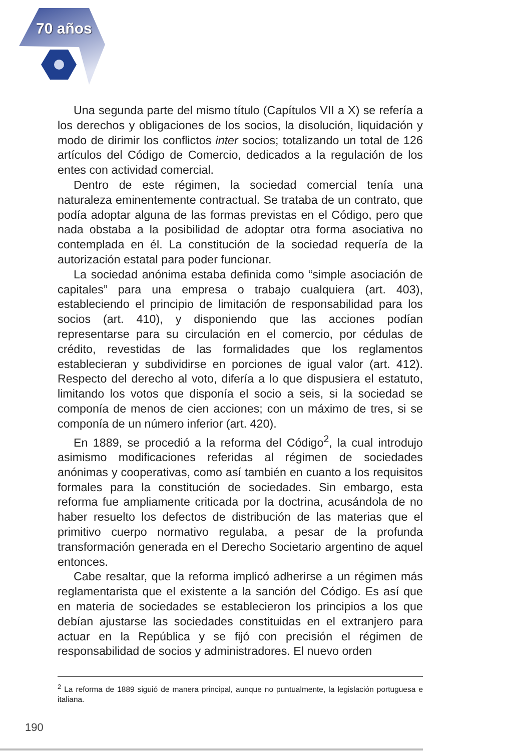70 años
Una segunda parte del mismo título (Capítulos VII a X) se refería a los derechos y obligaciones de los socios, la disolución, liquidación y modo de dirimir los conflictos inter socios; totalizando un total de 126 artículos del Código de Comercio, dedicados a la regulación de los entes con actividad comercial.
Dentro de este régimen, la sociedad comercial tenía una naturaleza eminentemente contractual. Se trataba de un contrato, que podía adoptar alguna de las formas previstas en el Código, pero que nada obstaba a la posibilidad de adoptar otra forma asociativa no contemplada en él. La constitución de la sociedad requería de la autorización estatal para poder funcionar.
La sociedad anónima estaba definida como “simple asociación de capitales” para una empresa o trabajo cualquiera (art. 403), estableciendo el principio de limitación de responsabilidad para los socios (art. 410), y disponiendo que las acciones podían representarse para su circulación en el comercio, por cédulas de crédito, revestidas de las formalidades que los reglamentos establecieran y subdividirse en porciones de igual valor (art. 412). Respecto del derecho al voto, difería a lo que dispusiera el estatuto, limitando los votos que disponía el socio a seis, si la sociedad se componía de menos de cien acciones; con un máximo de tres, si se componía de un número inferior (art. 420).
En 1889, se procedió a la reforma del Código<sup>2</sup>, la cual introdujo asimismo modificaciones referidas al régimen de sociedades anónimas y cooperativas, como así también en cuanto a los requisitos formales para la constitución de sociedades. Sin embargo, esta reforma fue ampliamente criticada por la doctrina, acusándola de no haber resuelto los defectos de distribución de las materias que el primitivo cuerpo normativo regulaba, a pesar de la profunda transformación generada en el Derecho Societario argentino de aquel entonces.
Cabe resaltar, que la reforma implicó adherirse a un régimen más reglamentarista que el existente a la sanción del Código. Es así que en materia de sociedades se establecieron los principios a los que debían ajustarse las sociedades constituidas en el extranjero para actuar en la República y se fijó con precisión el régimen de responsabilidad de socios y administradores. El nuevo orden
<sup>2</sup> La reforma de 1889 siguió de manera principal, aunque no puntualmente, la legislación portuguesa e italiana.
190